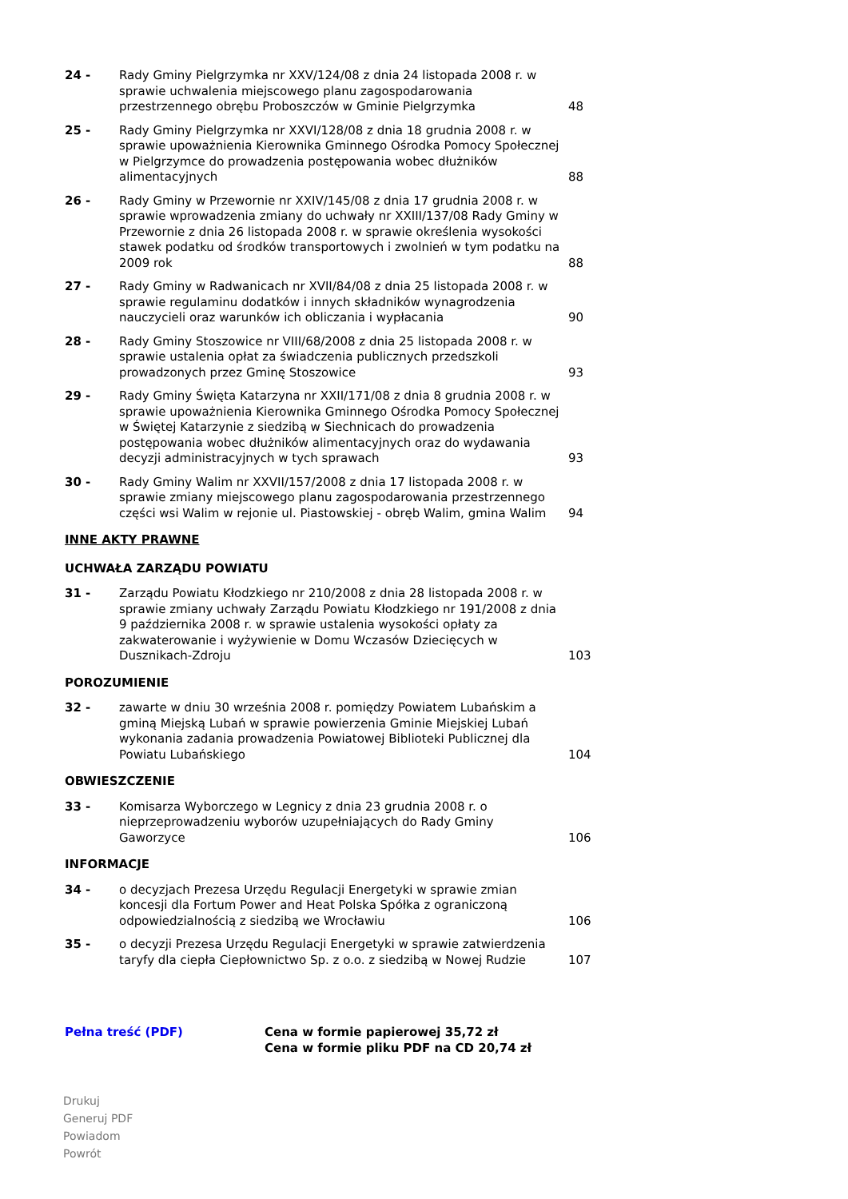| 24 - | Rady Gminy Pielgrzymka nr XXV/124/08 z dnia 24 listopada 2008 r. w sprawie uchwalenia miejscowego planu zagospodarowania przestrzennego obrębu Proboszczów w Gminie Pielgrzymka | 48 |
| 25 - | Rady Gminy Pielgrzymka nr XXVI/128/08 z dnia 18 grudnia 2008 r. w sprawie upoważnienia Kierownika Gminnego Ośrodka Pomocy Społecznej w Pielgrzymce do prowadzenia postępowania wobec dłużników alimentacyjnych | 88 |
| 26 - | Rady Gminy w Przewornie nr XXIV/145/08 z dnia 17 grudnia 2008 r. w sprawie wprowadzenia zmiany do uchwały nr XXIII/137/08 Rady Gminy w Przewornie z dnia 26 listopada 2008 r. w sprawie określenia wysokości stawek podatku od środków transportowych i zwolnień w tym podatku na 2009 rok | 88 |
| 27 - | Rady Gminy w Radwanicach nr XVII/84/08 z dnia 25 listopada 2008 r. w sprawie regulaminu dodatków i innych składników wynagrodzenia nauczycieli oraz warunków ich obliczania i wypłacania | 90 |
| 28 - | Rady Gminy Stoszowice nr VIII/68/2008 z dnia 25 listopada 2008 r. w sprawie ustalenia opłat za świadczenia publicznych przedszkoli prowadzonych przez Gminę Stoszowice | 93 |
| 29 - | Rady Gminy Święta Katarzyna nr XXII/171/08 z dnia 8 grudnia 2008 r. w sprawie upoważnienia Kierownika Gminnego Ośrodka Pomocy Społecznej w Świętej Katarzynie z siedzibą w Siechnicach do prowadzenia postępowania wobec dłużników alimentacyjnych oraz do wydawania decyzji administracyjnych w tych sprawach | 93 |
| 30 - | Rady Gminy Walim nr XXVII/157/2008 z dnia 17 listopada 2008 r. w sprawie zmiany miejscowego planu zagospodarowania przestrzennego części wsi Walim w rejonie ul. Piastowskiej - obręb Walim, gmina Walim | 94 |
| INNE AKTY PRAWNE | | |
| UCHWAŁA ZARZĄDU POWIATU | | |
| 31 - | Zarządu Powiatu Kłodzkiego nr 210/2008 z dnia 28 listopada 2008 r. w sprawie zmiany uchwały Zarządu Powiatu Kłodzkiego nr 191/2008 z dnia 9 października 2008 r. w sprawie ustalenia wysokości opłaty za zakwaterowanie i wyżywienie w Domu Wczasów Dziecięcych w Dusznikach-Zdroju | 103 |
| POROZUMIENIE | | |
| 32 - | zawarte w dniu 30 września 2008 r. pomiędzy Powiatem Lubańskim a gminą Miejską Lubań w sprawie powierzenia Gminie Miejskiej Lubań wykonania zadania prowadzenia Powiatowej Biblioteki Publicznej dla Powiatu Lubańskiego | 104 |
| OBWIESZCZENIE | | |
| 33 - | Komisarza Wyborczego w Legnicy z dnia 23 grudnia 2008 r. o nieprzeprowadzeniu wyborów uzupełniających do Rady Gminy Gaworzyce | 106 |
| INFORMACJE | | |
| 34 - | o decyzjach Prezesa Urzędu Regulacji Energetyki w sprawie zmian koncesji dla Fortum Power and Heat Polska Spółka z ograniczoną odpowiedzialnością z siedzibą we Wrocławiu | 106 |
| 35 - | o decyzji Prezesa Urzędu Regulacji Energetyki w sprawie zatwierdzenia taryfy dla ciepła Ciepłownictwo Sp. z o.o. z siedzibą w Nowej Rudzie | 107 |
Pełna treść (PDF) Cena w formie papierowej 35,72 zł
Cena w formie pliku PDF na CD 20,74 zł
Drukuj
Generuj PDF
Powiadom
Powrót